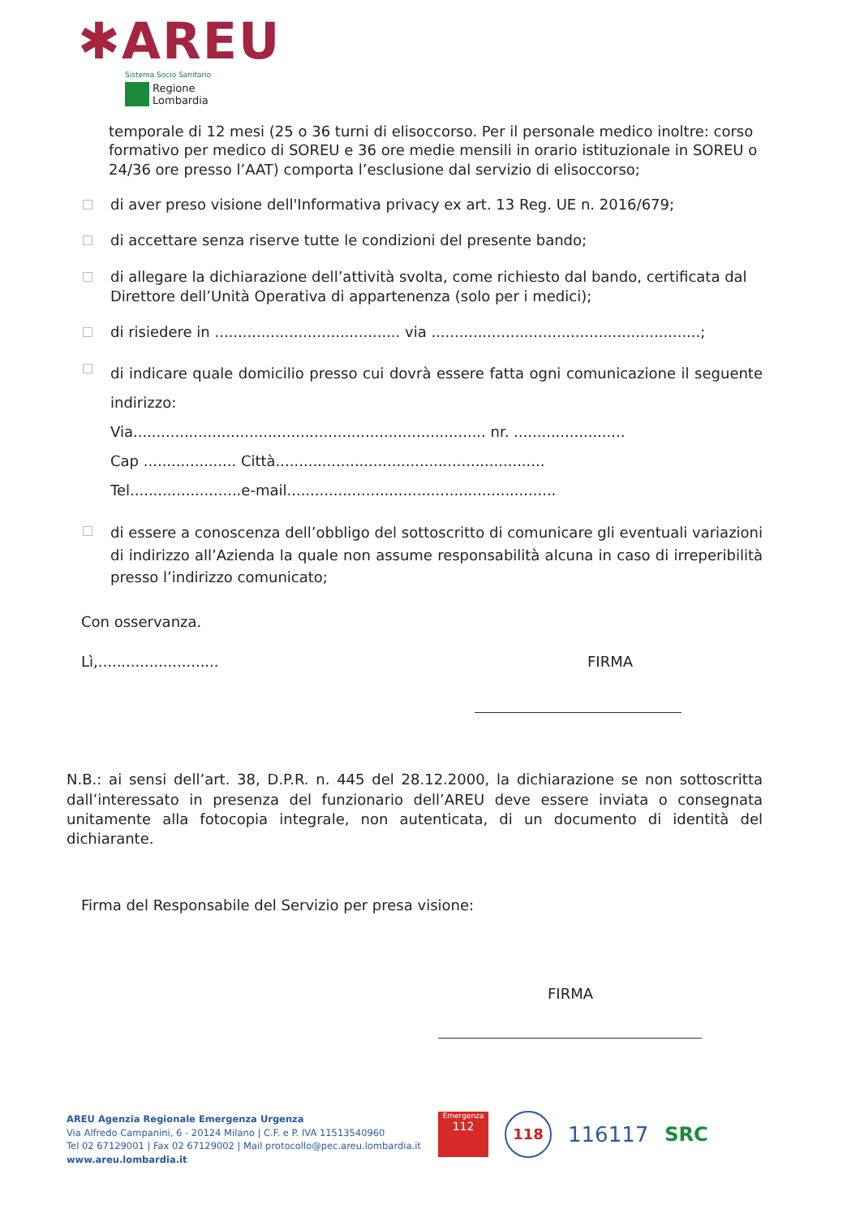✱AREU
Sistema Socio Sanitario
Regione
Lombardia
temporale di 12 mesi (25 o 36 turni di elisoccorso. Per il personale medico inoltre: corso formativo per medico di SOREU e 36 ore medie mensili in orario istituzionale in SOREU o 24/36 ore presso l’AAT) comporta l’esclusione dal servizio di elisoccorso;
di aver preso visione dell'Informativa privacy ex art. 13 Reg. UE n. 2016/679;
di accettare senza riserve tutte le condizioni del presente bando;
di allegare la dichiarazione dell’attività svolta, come richiesto dal bando, certificata dal Direttore dell’Unità Operativa di appartenenza (solo per i medici);
di risiedere in ........................................ via ..........................................................;
di indicare quale domicilio presso cui dovrà essere fatta ogni comunicazione il seguente indirizzo:
Via............................................................................ nr. ........................
Cap .................... Città..........................................................
Tel........................e-mail..........................................................
di essere a conoscenza dell’obbligo del sottoscritto di comunicare gli eventuali variazioni di indirizzo all’Azienda la quale non assume responsabilità alcuna in caso di irreperibilità presso l’indirizzo comunicato;
Con osservanza.
Lì,.......................... FIRMA
N.B.: ai sensi dell’art. 38, D.P.R. n. 445 del 28.12.2000, la dichiarazione se non sottoscritta dall’interessato in presenza del funzionario dell’AREU deve essere inviata o consegnata unitamente alla fotocopia integrale, non autenticata, di un documento di identità del dichiarante.
Firma del Responsabile del Servizio per presa visione:
FIRMA
AREU Agenzia Regionale Emergenza Urgenza
Via Alfredo Campanini, 6 - 20124 Milano | C.F. e P. IVA 11513540960
Tel 02 67129001 | Fax 02 67129002 | Mail protocollo@pec.areu.lombardia.it
www.areu.lombardia.it
Emergenza
112
118
116117 SRC